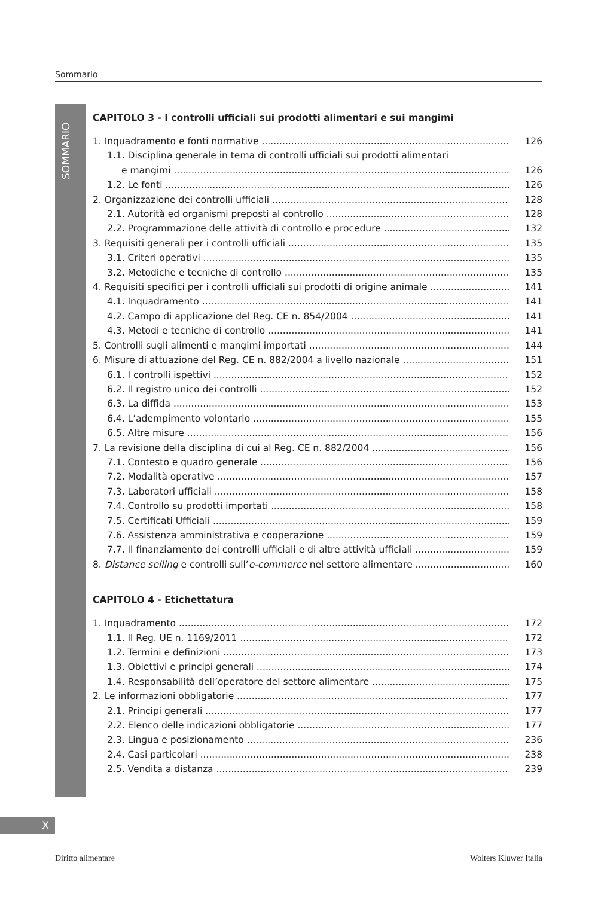Sommario
SOMMARIO
CAPITOLO 3 - I controlli ufficiali sui prodotti alimentari e sui mangimi
1. Inquadramento e fonti normative 126
1.1. Disciplina generale in tema di controlli ufficiali sui prodotti alimentari
e mangimi 126
1.2. Le fonti 126
2. Organizzazione dei controlli ufficiali 128
2.1. Autorità ed organismi preposti al controllo 128
2.2. Programmazione delle attività di controllo e procedure 132
3. Requisiti generali per i controlli ufficiali 135
3.1. Criteri operativi 135
3.2. Metodiche e tecniche di controllo 135
4. Requisiti specifici per i controlli ufficiali sui prodotti di origine animale 141
4.1. Inquadramento 141
4.2. Campo di applicazione del Reg. CE n. 854/2004 141
4.3. Metodi e tecniche di controllo 141
5. Controlli sugli alimenti e mangimi importati 144
6. Misure di attuazione del Reg. CE n. 882/2004 a livello nazionale 151
6.1. I controlli ispettivi 152
6.2. Il registro unico dei controlli 152
6.3. La diffida 153
6.4. L’adempimento volontario 155
6.5. Altre misure 156
7. La revisione della disciplina di cui al Reg. CE n. 882/2004 156
7.1. Contesto e quadro generale 156
7.2. Modalità operative 157
7.3. Laboratori ufficiali 158
7.4. Controllo su prodotti importati 158
7.5. Certificati Ufficiali 159
7.6. Assistenza amministrativa e cooperazione 159
7.7. Il finanziamento dei controlli ufficiali e di altre attività ufficiali 159
8. Distance selling e controlli sull’e-commerce nel settore alimentare 160
CAPITOLO 4 - Etichettatura
1. Inquadramento 172
1.1. Il Reg. UE n. 1169/2011 172
1.2. Termini e definizioni 173
1.3. Obiettivi e principi generali 174
1.4. Responsabilità dell’operatore del settore alimentare 175
2. Le informazioni obbligatorie 177
2.1. Principi generali 177
2.2. Elenco delle indicazioni obbligatorie 177
2.3. Lingua e posizionamento 236
2.4. Casi particolari 238
2.5. Vendita a distanza 239
X
Diritto alimentare Wolters Kluwer Italia